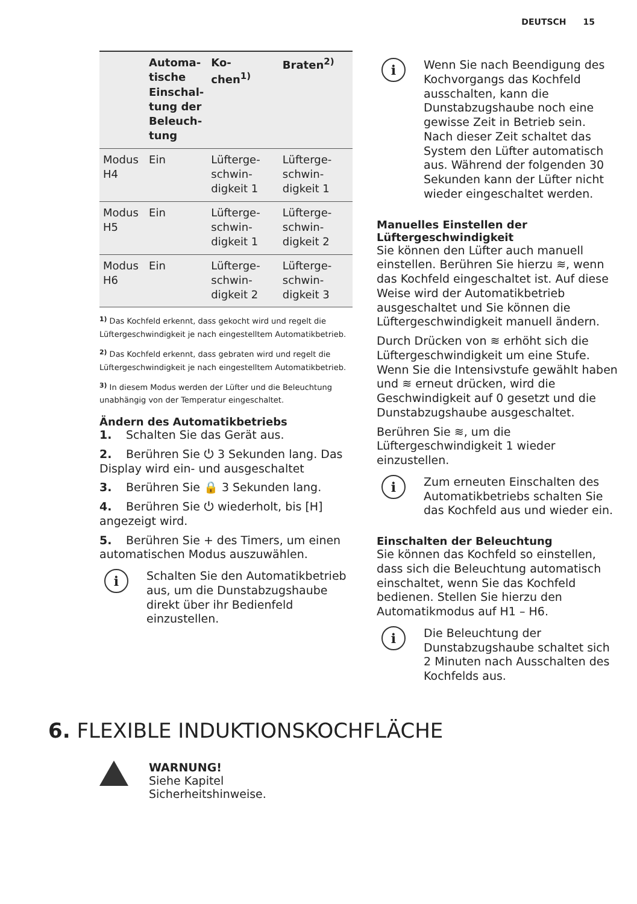DEUTSCH 15
| | Automa- tische Einschal- tung der Beleuch- tung | Ko- chen<sup>1)</sup> | Braten<sup>2)</sup> |
| --- | --- | --- | --- |
| Modus H4 | Ein | Lüfterge-schwin-digkeit 1 | Lüfterge-schwin-digkeit 1 |
| Modus H5 | Ein | Lüfterge-schwin-digkeit 1 | Lüfterge-schwin-digkeit 2 |
| Modus H6 | Ein | Lüfterge-schwin-digkeit 2 | Lüfterge-schwin-digkeit 3 |
<sup>1)</sup> Das Kochfeld erkennt, dass gekocht wird und regelt die Lüftergeschwindigkeit je nach eingestelltem Automatikbetrieb.
<sup>2)</sup> Das Kochfeld erkennt, dass gebraten wird und regelt die Lüftergeschwindigkeit je nach eingestelltem Automatikbetrieb.
<sup>3)</sup> In diesem Modus werden der Lüfter und die Beleuchtung unabhängig von der Temperatur eingeschaltet.
Ändern des Automatikbetriebs
1. Schalten Sie das Gerät aus.
2. Berühren Sie ⏻ 3 Sekunden lang. Das Display wird ein- und ausgeschaltet
3. Berühren Sie 🔒 3 Sekunden lang.
4. Berühren Sie ⏻ wiederholt, bis [H] angezeigt wird.
5. Berühren Sie + des Timers, um einen automatischen Modus auszuwählen.
i
Schalten Sie den Automatikbetrieb aus, um die Dunstabzugshaube direkt über ihr Bedienfeld einzustellen.
i
Wenn Sie nach Beendigung des Kochvorgangs das Kochfeld ausschalten, kann die Dunstabzugshaube noch eine gewisse Zeit in Betrieb sein. Nach dieser Zeit schaltet das System den Lüfter automatisch aus. Während der folgenden 30 Sekunden kann der Lüfter nicht wieder eingeschaltet werden.
Manuelles Einstellen der Lüftergeschwindigkeit
Sie können den Lüfter auch manuell einstellen. Berühren Sie hierzu ≋, wenn das Kochfeld eingeschaltet ist. Auf diese Weise wird der Automatikbetrieb ausgeschaltet und Sie können die Lüftergeschwindigkeit manuell ändern.
Durch Drücken von ≋ erhöht sich die Lüftergeschwindigkeit um eine Stufe. Wenn Sie die Intensivstufe gewählt haben und ≋ erneut drücken, wird die Geschwindigkeit auf 0 gesetzt und die Dunstabzugshaube ausgeschaltet.
Berühren Sie ≋, um die Lüftergeschwindigkeit 1 wieder einzustellen.
i
Zum erneuten Einschalten des Automatikbetriebs schalten Sie das Kochfeld aus und wieder ein.
Einschalten der Beleuchtung
Sie können das Kochfeld so einstellen, dass sich die Beleuchtung automatisch einschaltet, wenn Sie das Kochfeld bedienen. Stellen Sie hierzu den Automatikmodus auf H1 – H6.
i
Die Beleuchtung der Dunstabzugshaube schaltet sich 2 Minuten nach Ausschalten des Kochfelds aus.
6. FLEXIBLE INDUKTIONSKOCHFLÄCHE
WARNUNG!
Siehe Kapitel
Sicherheitshinweise.